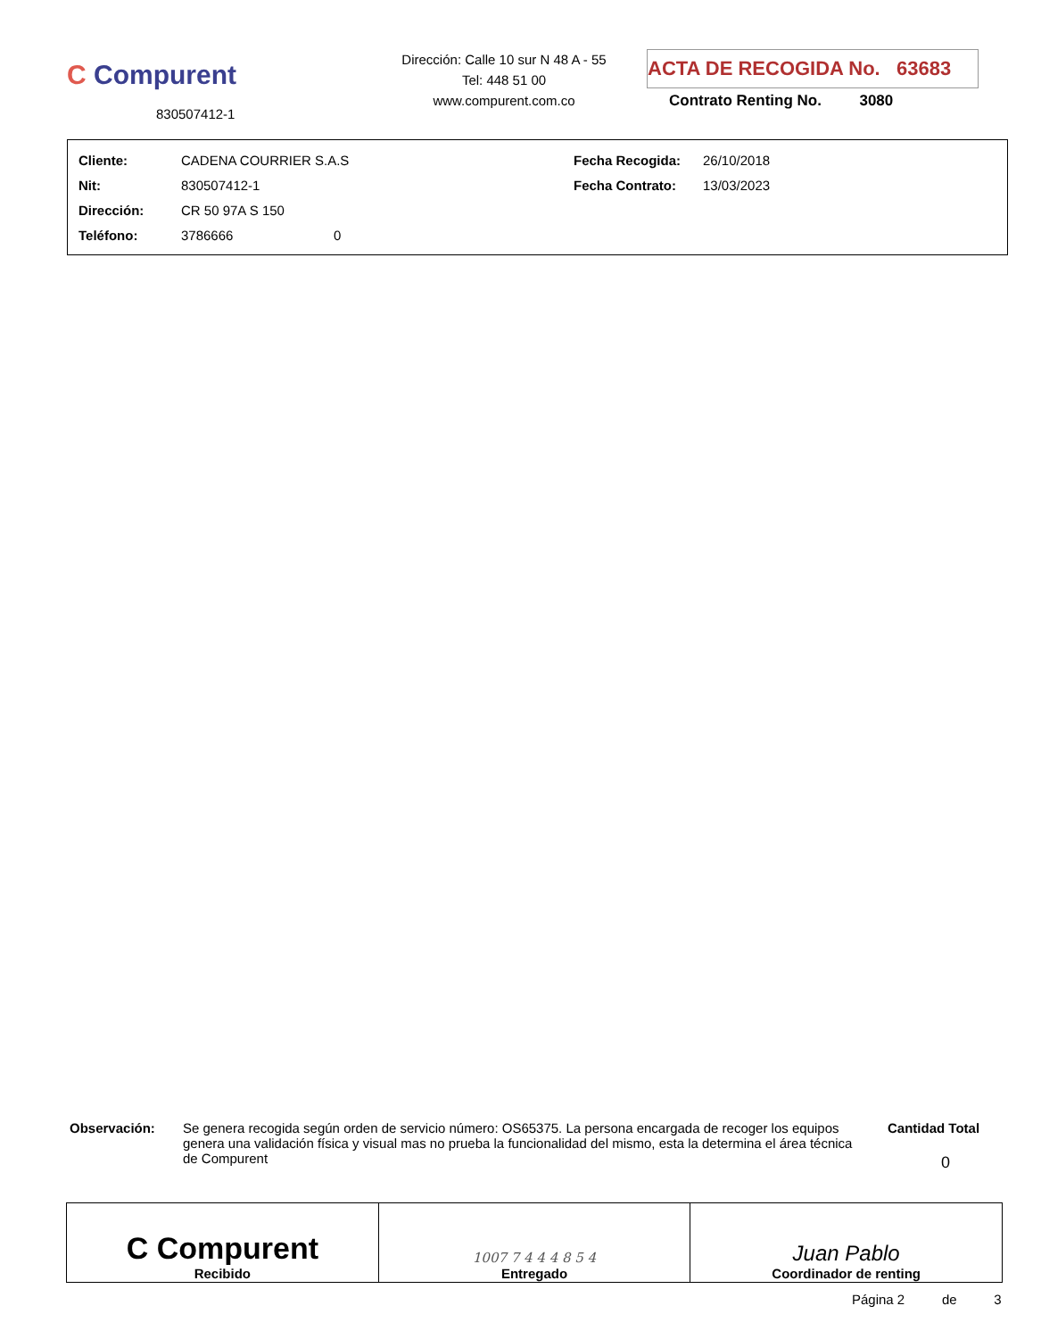C Compurent
830507412-1
Dirección: Calle 10 sur N 48 A - 55
Tel: 448 51 00
www.compurent.com.co
ACTA DE RECOGIDA No. 63683
Contrato Renting No. 3080
| Cliente: | CADENA COURRIER S.A.S | Fecha Recogida: | 26/10/2018 |
| Nit: | 830507412-1 | Fecha Contrato: | 13/03/2023 |
| Dirección: | CR 50 97A S 150 | | |
| Teléfono: | 3786666 0 | | |
Observación:
Se genera recogida según orden de servicio número: OS65375. La persona encargada de recoger los equipos genera una validación física y visual mas no prueba la funcionalidad del mismo, esta la determina el área técnica de Compurent
Cantidad Total
0
| C Compurent Recibido | 1007 7 4 4 4 8 5 4 Entregado | Juan Pablo Coordinador de renting |
Página 2 de 3